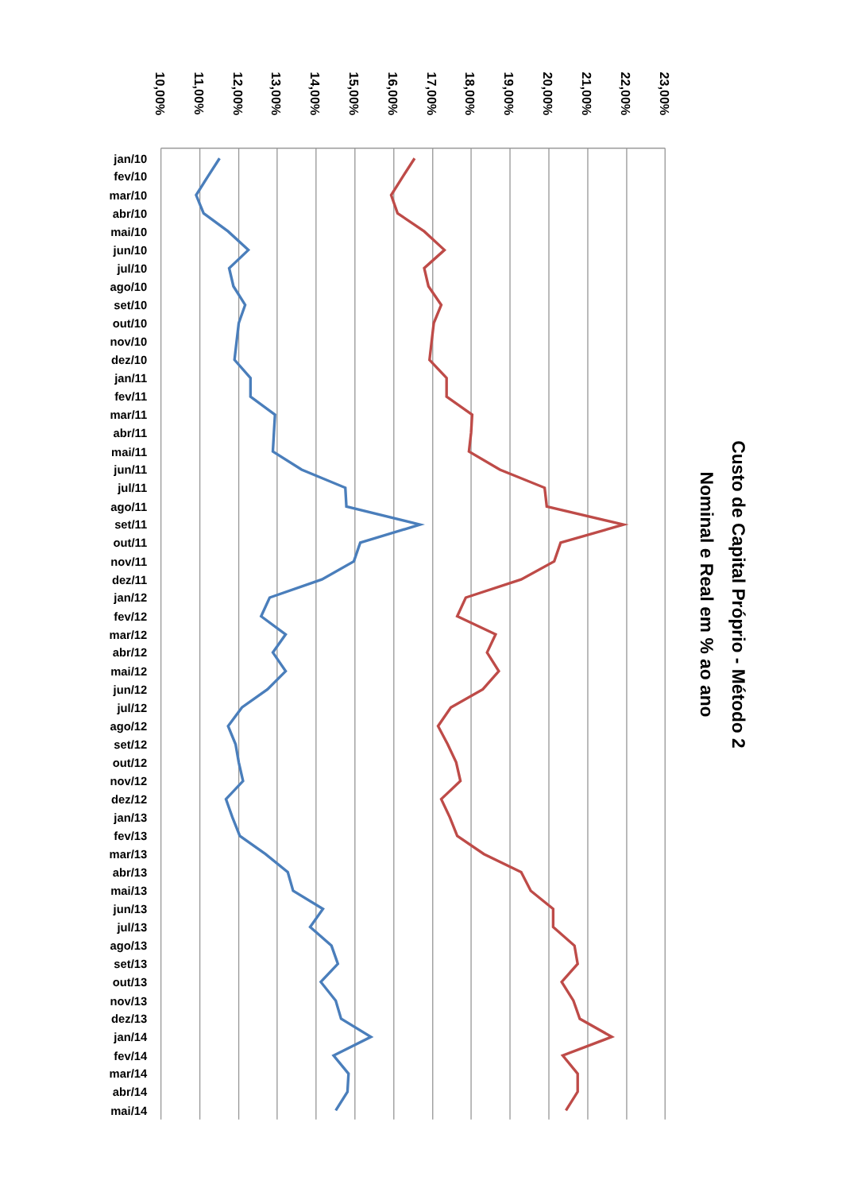Custo de Capital Próprio - Método 2
Nominal e Real em % ao ano
10,00%
11,00%
12,00%
13,00%
14,00%
15,00%
16,00%
17,00%
18,00%
19,00%
20,00%
21,00%
22,00%
23,00%
jan/10
fev/10
mar/10
abr/10
mai/10
jun/10
jul/10
ago/10
set/10
out/10
nov/10
dez/10
jan/11
fev/11
mar/11
abr/11
mai/11
jun/11
jul/11
ago/11
set/11
out/11
nov/11
dez/11
jan/12
fev/12
mar/12
abr/12
mai/12
jun/12
jul/12
ago/12
set/12
out/12
nov/12
dez/12
jan/13
fev/13
mar/13
abr/13
mai/13
jun/13
jul/13
ago/13
set/13
out/13
nov/13
dez/13
jan/14
fev/14
mar/14
abr/14
mai/14